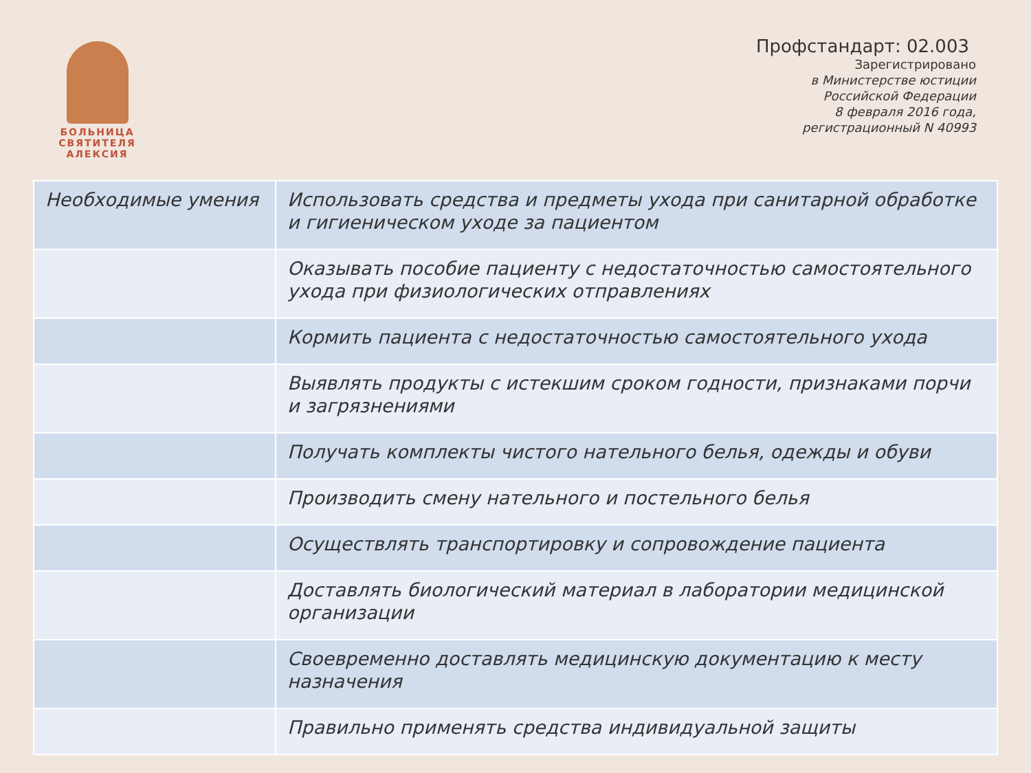БОЛЬНИЦА
СВЯТИТЕЛЯ
АЛЕКСИЯ
Профстандарт: 02.003
Зарегистрировано
в Министерстве юстиции
Российской Федерации
8 февраля 2016 года,
регистрационный N 40993
| Необходимые умения | Использовать средства и предметы ухода при санитарной обработке и гигиеническом уходе за пациентом |
| | Оказывать пособие пациенту с недостаточностью самостоятельного ухода при физиологических отправлениях |
| | Кормить пациента с недостаточностью самостоятельного ухода |
| | Выявлять продукты с истекшим сроком годности, признаками порчи и загрязнениями |
| | Получать комплекты чистого нательного белья, одежды и обуви |
| | Производить смену нательного и постельного белья |
| | Осуществлять транспортировку и сопровождение пациента |
| | Доставлять биологический материал в лаборатории медицинской организации |
| | Своевременно доставлять медицинскую документацию к месту назначения |
| | Правильно применять средства индивидуальной защиты |